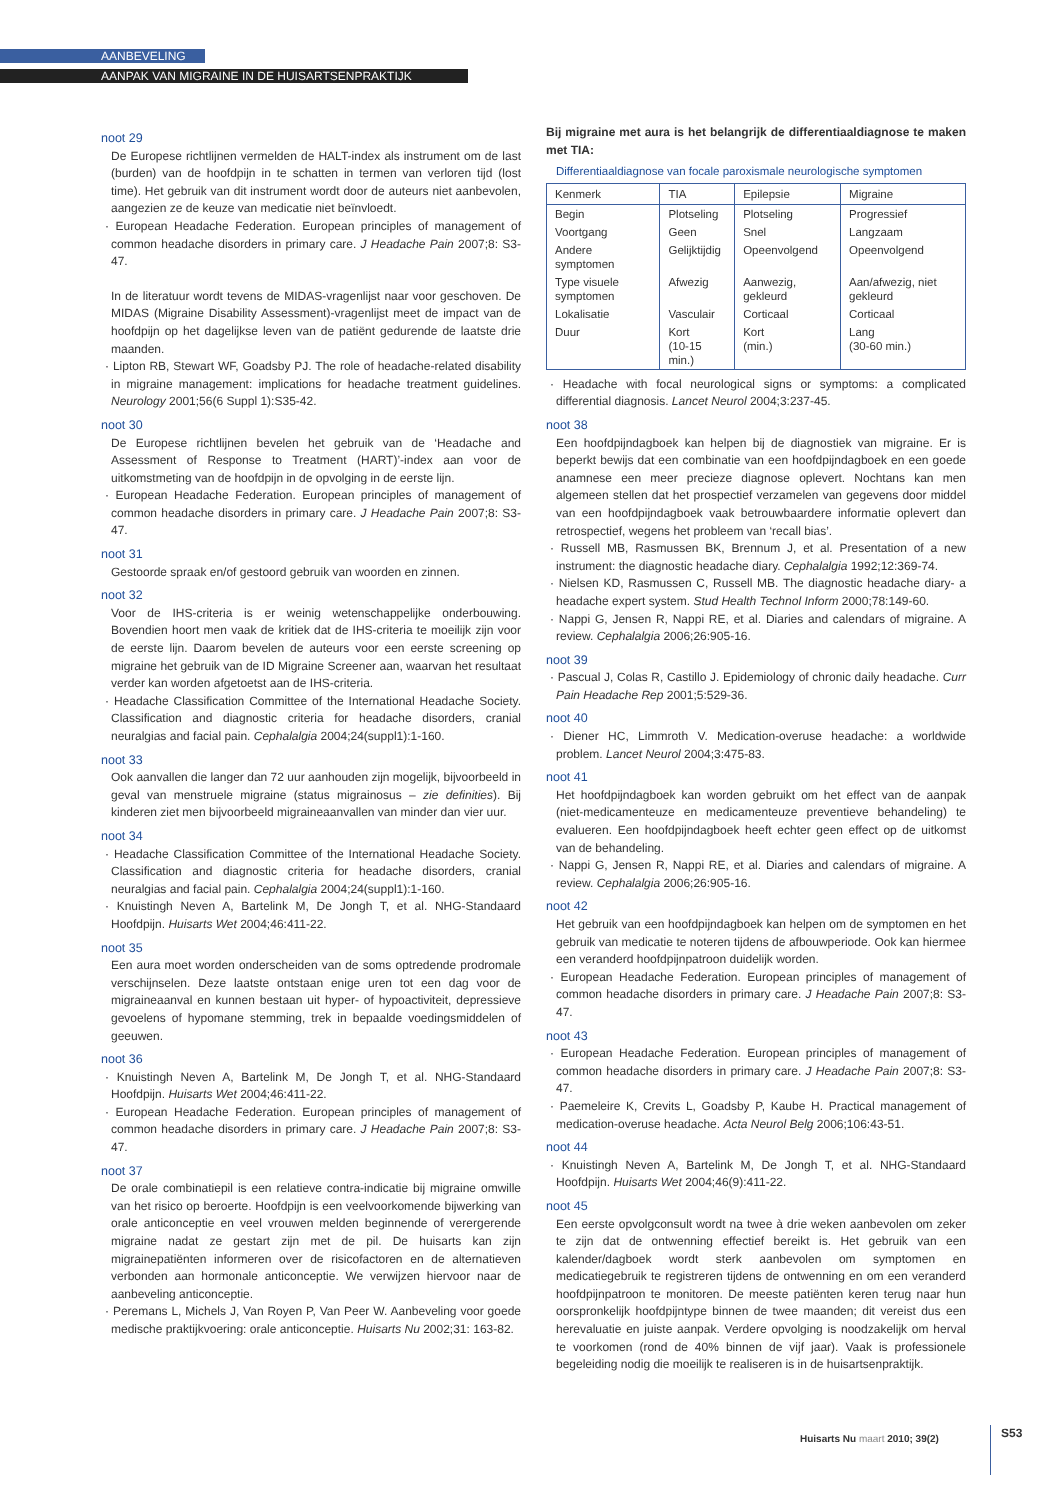AANBEVELING
AANPAK VAN MIGRAINE IN DE HUISARTSENPRAKTIJK
noot 29
De Europese richtlijnen vermelden de HALT-index als instrument om de last (burden) van de hoofdpijn in te schatten in termen van verloren tijd (lost time). Het gebruik van dit instrument wordt door de auteurs niet aanbevolen, aangezien ze de keuze van medicatie niet beïnvloedt.
· European Headache Federation. European principles of management of common headache disorders in primary care. J Headache Pain 2007;8: S3-47.
In de literatuur wordt tevens de MIDAS-vragenlijst naar voor geschoven. De MIDAS (Migraine Disability Assessment)-vragenlijst meet de impact van de hoofdpijn op het dagelijkse leven van de patiënt gedurende de laatste drie maanden.
· Lipton RB, Stewart WF, Goadsby PJ. The role of headache-related disability in migraine management: implications for headache treatment guidelines. Neurology 2001;56(6 Suppl 1):S35-42.
noot 30
De Europese richtlijnen bevelen het gebruik van de ‘Headache and Assessment of Response to Treatment (HART)’-index aan voor de uitkomstmeting van de hoofdpijn in de opvolging in de eerste lijn.
· European Headache Federation. European principles of management of common headache disorders in primary care. J Headache Pain 2007;8: S3-47.
noot 31
Gestoorde spraak en/of gestoord gebruik van woorden en zinnen.
noot 32
Voor de IHS-criteria is er weinig wetenschappelijke onderbouwing. Bovendien hoort men vaak de kritiek dat de IHS-criteria te moeilijk zijn voor de eerste lijn. Daarom bevelen de auteurs voor een eerste screening op migraine het gebruik van de ID Migraine Screener aan, waarvan het resultaat verder kan worden afgetoetst aan de IHS-criteria.
· Headache Classification Committee of the International Headache Society. Classification and diagnostic criteria for headache disorders, cranial neuralgias and facial pain. Cephalalgia 2004;24(suppl1):1-160.
noot 33
Ook aanvallen die langer dan 72 uur aanhouden zijn mogelijk, bijvoorbeeld in geval van menstruele migraine (status migrainosus – zie definities). Bij kinderen ziet men bijvoorbeeld migraineaanvallen van minder dan vier uur.
noot 34
· Headache Classification Committee of the International Headache Society. Classification and diagnostic criteria for headache disorders, cranial neuralgias and facial pain. Cephalalgia 2004;24(suppl1):1-160.
· Knuistingh Neven A, Bartelink M, De Jongh T, et al. NHG-Standaard Hoofdpijn. Huisarts Wet 2004;46:411-22.
noot 35
Een aura moet worden onderscheiden van de soms optredende prodromale verschijnselen. Deze laatste ontstaan enige uren tot een dag voor de migraineaanval en kunnen bestaan uit hyper- of hypoactiviteit, depressieve gevoelens of hypomane stemming, trek in bepaalde voedingsmiddelen of geeuwen.
noot 36
· Knuistingh Neven A, Bartelink M, De Jongh T, et al. NHG-Standaard Hoofdpijn. Huisarts Wet 2004;46:411-22.
· European Headache Federation. European principles of management of common headache disorders in primary care. J Headache Pain 2007;8: S3-47.
noot 37
De orale combinatiepil is een relatieve contra-indicatie bij migraine omwille van het risico op beroerte. Hoofdpijn is een veelvoorkomende bijwerking van orale anticonceptie en veel vrouwen melden beginnende of verergerende migraine nadat ze gestart zijn met de pil. De huisarts kan zijn migrainepatiënten informeren over de risicofactoren en de alternatieven verbonden aan hormonale anticonceptie. We verwijzen hiervoor naar de aanbeveling anticonceptie.
· Peremans L, Michels J, Van Royen P, Van Peer W. Aanbeveling voor goede medische praktijkvoering: orale anticonceptie. Huisarts Nu 2002;31: 163-82.
Bij migraine met aura is het belangrijk de differentiaaldiagnose te maken met TIA:
Differentiaaldiagnose van focale paroxismale neurologische symptomen
| Kenmerk | TIA | Epilepsie | Migraine |
| --- | --- | --- | --- |
| Begin | Plotseling | Plotseling | Progressief |
| Voortgang | Geen | Snel | Langzaam |
| Andere symptomen | Gelijktijdig | Opeenvolgend | Opeenvolgend |
| Type visuele symptomen | Afwezig | Aanwezig, gekleurd | Aan/afwezig, niet gekleurd |
| Lokalisatie | Vasculair | Corticaal | Corticaal |
| Duur | Kort (10-15 min.) | Kort (min.) | Lang (30-60 min.) |
· Headache with focal neurological signs or symptoms: a complicated differential diagnosis. Lancet Neurol 2004;3:237-45.
noot 38
Een hoofdpijndagboek kan helpen bij de diagnostiek van migraine. Er is beperkt bewijs dat een combinatie van een hoofdpijndagboek en een goede anamnese een meer precieze diagnose oplevert. Nochtans kan men algemeen stellen dat het prospectief verzamelen van gegevens door middel van een hoofdpijndagboek vaak betrouwbaardere informatie oplevert dan retrospectief, wegens het probleem van ‘recall bias’.
· Russell MB, Rasmussen BK, Brennum J, et al. Presentation of a new instrument: the diagnostic headache diary. Cephalalgia 1992;12:369-74.
· Nielsen KD, Rasmussen C, Russell MB. The diagnostic headache diary- a headache expert system. Stud Health Technol Inform 2000;78:149-60.
· Nappi G, Jensen R, Nappi RE, et al. Diaries and calendars of migraine. A review. Cephalalgia 2006;26:905-16.
noot 39
· Pascual J, Colas R, Castillo J. Epidemiology of chronic daily headache. Curr Pain Headache Rep 2001;5:529-36.
noot 40
· Diener HC, Limmroth V. Medication-overuse headache: a worldwide problem. Lancet Neurol 2004;3:475-83.
noot 41
Het hoofdpijndagboek kan worden gebruikt om het effect van de aanpak (niet-medicamenteuze en medicamenteuze preventieve behandeling) te evalueren. Een hoofdpijndagboek heeft echter geen effect op de uitkomst van de behandeling.
· Nappi G, Jensen R, Nappi RE, et al. Diaries and calendars of migraine. A review. Cephalalgia 2006;26:905-16.
noot 42
Het gebruik van een hoofdpijndagboek kan helpen om de symptomen en het gebruik van medicatie te noteren tijdens de afbouwperiode. Ook kan hiermee een veranderd hoofdpijnpatroon duidelijk worden.
· European Headache Federation. European principles of management of common headache disorders in primary care. J Headache Pain 2007;8: S3-47.
noot 43
· European Headache Federation. European principles of management of common headache disorders in primary care. J Headache Pain 2007;8: S3-47.
· Paemeleire K, Crevits L, Goadsby P, Kaube H. Practical management of medication-overuse headache. Acta Neurol Belg 2006;106:43-51.
noot 44
· Knuistingh Neven A, Bartelink M, De Jongh T, et al. NHG-Standaard Hoofdpijn. Huisarts Wet 2004;46(9):411-22.
noot 45
Een eerste opvolgconsult wordt na twee à drie weken aanbevolen om zeker te zijn dat de ontwenning effectief bereikt is. Het gebruik van een kalender/dagboek wordt sterk aanbevolen om symptomen en medicatiegebruik te registreren tijdens de ontwenning en om een veranderd hoofdpijnpatroon te monitoren. De meeste patiënten keren terug naar hun oorspronkelijk hoofdpijntype binnen de twee maanden; dit vereist dus een herevaluatie en juiste aanpak. Verdere opvolging is noodzakelijk om herval te voorkomen (rond de 40% binnen de vijf jaar). Vaak is professionele begeleiding nodig die moeilijk te realiseren is in de huisartsenpraktijk.
Huisarts Nu maart 2010; 39(2) S53